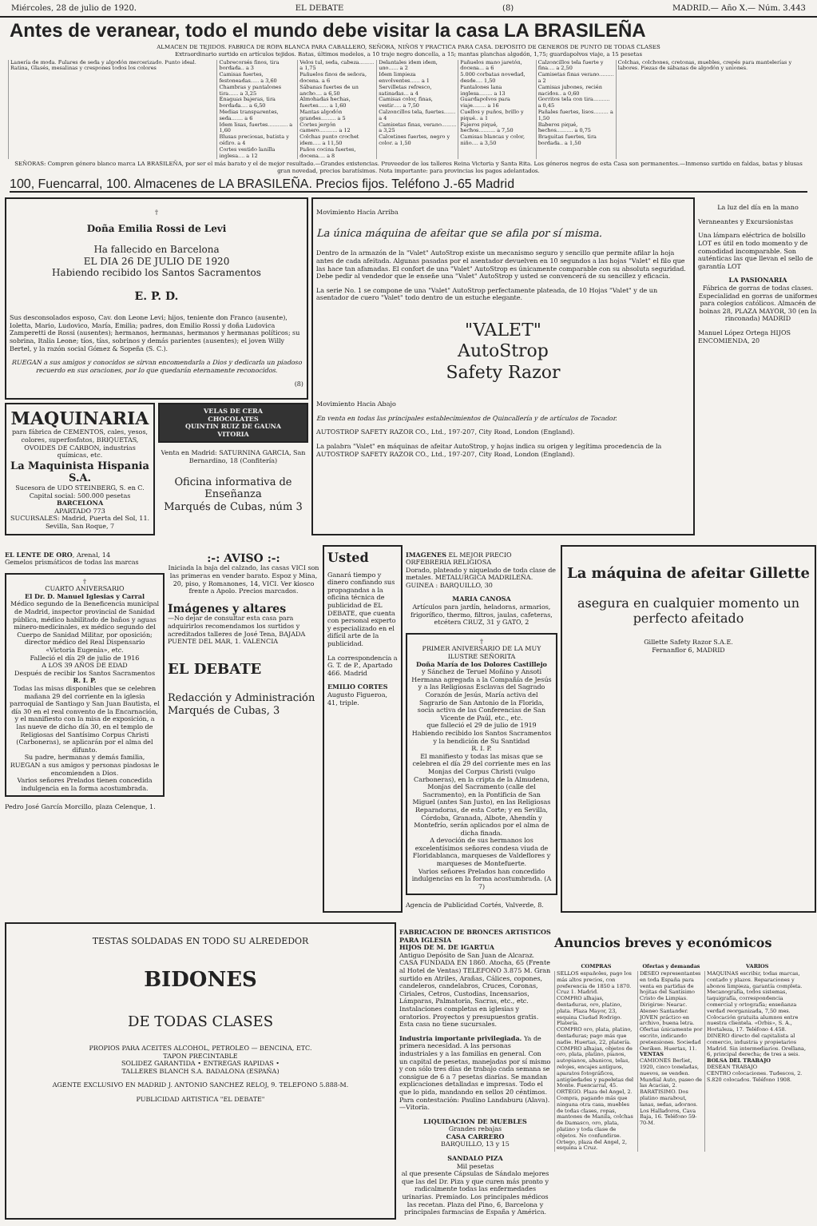Miércoles, 28 de julio de 1920. EL DEBATE (8) MADRID.— Año X.— Núm. 3.443
Antes de veranear, todo el mundo debe visitar la casa LA BRASILEÑA
ALMACEN DE TEJIDOS. FABRICA DE ROPA BLANCA PARA CABALLERO, SEÑORA, NIÑOS Y PRACTICA PARA CASA. DEPOSITO DE GENEROS DE PUNTO DE TODAS CLASES
Extraordinario surtido en artículos tejidos. Batas, últimos modelos, a 10 traje negro doncella, a 15; mantas planchas algodón, 1,75; guardapolvos viaje, a 15 pesetas
| Lanería de moda. Fulares de seda y algodón mercerizado. Punto ideal. Ratina, Glasés, mesalinas y crespones todos los colores | Cubrecorsés finos, tira bordada.. a 3 Camisas fuertes, festoneadas..... a 3,60 Chambras y pantalones tira...... a 3,25 Enaguas bajeras, tira bordada.... a 6,50 Medias transparentes, seda....... a 6 Idem lisas, fuertes............ a 1,60 Blusas preciosas, batista y céfiro. a 4 Cortes vestido lanilla inglesa.... a 12 | Velos tul, seda, cabeza......... a 1,75 Pañuelos finos de señora, docena. a 6 Sábanas fuertes de un ancho.... a 6,50 Almohadas hechas, fuertes...... a 1,60 Mantas algodón grandes......... a 5 Cortes jergón camero........... a 12 Colchas punto crochet idem..... a 11,50 Paños cocina fuertes, docena.... a 8 | Delantales idem idem, uno...... a 2 Idem limpieza envolventes...... a 1 Servilletas refresco, satinadas... a 4 Camisas color, finas, vestir..... a 7,50 Calzoncillos tela, fuertes....... a 4 Camisetas finas, verano......... a 3,25 Calcetines fuertes, negro y color. a 1,50 | Pañuelos mano jaretón, docena... a 6 5.000 corbatas novedad, desde.... 1,50 Pantalones lana inglesa........ a 13 Guardapolvos para viaje........ a 16 Cuellos y puños, brillo y piqué.. a 1 Fajeros piqué, hechos.......... a 7,50 Camisas blancas y color, niño.... a 3,50 | Calzoncillos tela fuerte y fina.... a 2,50 Camisetas finas verano......... a 2 Camisas jubones, recién nacidos.. a 0,60 Gorritos tela con tira.......... a 0,45 Pañales fuertes, lisos......... a 1,50 Baberos piqué, hechos.......... a 0,75 Braguitas fuertes, tira bordada.. a 1,50 | Colchas, colchones, cretonas, muebles, crepés para mantelerías y labores. Piezas de sábanas de algodón y uniones. |
SEÑORAS: Compren género blanco marca LA BRASILEÑA, por ser el más barato y el de mejor resultado.—Grandes existencias. Proveedor de los talleres Reina Victoria y Santa Rita. Los géneros negros de esta Casa son permanentes.—Inmenso surtido en faldas, batas y blusas gran novedad, precios baratísimos. Nota importante: para provincias los pagos adelantados.
100, Fuencarral, 100. Almacenes de LA BRASILEÑA. Precios fijos. Teléfono J.-65 Madrid
†
Doña Emilia Rossi de Levi
Ha fallecido en Barcelona
EL DIA 26 DE JULIO DE 1920
Habiendo recibido los Santos Sacramentos
E. P. D.
Sus desconsolados esposo, Cav. don Leone Levi; hijos, teniente don Franco (ausente), Ioletta, Mario, Ludovico, María, Emilia; padres, don Emilio Rossi y doña Ludovica Zamperetti de Rossi (ausentes); hermanos, hermanas, hermanos y hermanas políticos; su sobrina, Italia Leone; tíos, tías, sobrinos y demás parientes (ausentes); el joven Willy Bertel, y la razón social Gómez & Sopeña (S. C.).
RUEGAN a sus amigos y conocidos se sirvan encomendarla a Dios y dedicarla un piadoso recuerdo en sus oraciones, por lo que quedarán eternamente reconocidos.
(8)
MAQUINARIA
para fábrica de CEMENTOS, cales, yesos, colores, superfosfatos, BRIQUETAS, OVOIDES DE CARBON, industrias químicas, etc.
La Maquinista Hispania S.A.
Sucesora de UDO STEINBERG, S. en C.
Capital social: 500.000 pesetas
BARCELONA
APARTADO 773
SUCURSALES: Madrid, Puerta del Sol, 11. Sevilla, San Roque, 7
VELAS DE CERA
CHOCOLATES
QUINTIN RUIZ DE GAUNA
VITORIA
Venta en Madrid: SATURNINA GARCIA, San Bernardino, 18 (Confitería)
Oficina informativa de Enseñanza
Marqués de Cubas, núm 3
Movimiento Hacia Arriba
La única máquina de afeitar que se afila por sí misma.
Dentro de la armazón de la "Valet" AutoStrop existe un mecanismo seguro y sencillo que permite afilar la hoja antes de cada afeitada. Algunas pasadas por el asentador devuelven en 10 segundos a las hojas "Valet" el filo que las hace tan afamadas. El confort de una "Valet" AutoStrop es únicamente comparable con su absoluta seguridad. Debe pedir al vendedor que le enseñe una "Valet" AutoStrop y usted se convencerá de su sencillez y eficacia.
La serie No. 1 se compone de una "Valet" AutoStrop perfectamente plateada, de 10 Hojas "Valet" y de un asentador de cuero "Valet" todo dentro de un estuche elegante.
"VALET"
AutoStrop
Safety Razor
Movimiento Hacia Abajo
En venta en todas las principales establecimientos de Quincallería y de artículos de Tocador.
AUTOSTROP SAFETY RAZOR CO., Ltd., 197-207, City Road, London (England).
La palabra "Valet" en máquinas de afeitar AutoStrop, y hojas indica su origen y legítima procedencia de la AUTOSTROP SAFETY RAZOR CO., Ltd., 197-207, City Road, London (England).
La luz del día en la mano
Veraneantes y Excursionistas
Una lámpara eléctrica de bolsillo LOT es útil en todo momento y de comodidad incomparable. Son auténticas las que llevan el sello de garantía LOT
LA PASIONARIA
Fábrica de gorras de todas clases. Especialidad en gorras de uniformes para colegios católicos. Almacén de boinas 28, PLAZA MAYOR, 30 (en la rinconada) MADRID
Manuel López Ortega HIJOS ENCOMIENDA, 20
EL LENTE DE ORO, Arenal, 14
Gemelos prismáticos de todas las marcas
†
CUARTO ANIVERSARIO
El Dr. D. Manuel Iglesias y Carral
Médico segundo de la Beneficencia municipal de Madrid, inspector provincial de Sanidad pública, médico habilitado de baños y aguas minero-medicinales, ex médico segundo del Cuerpo de Sanidad Militar, por oposición; director médico del Real Dispensario «Victoria Eugenia», etc.
Falleció el día 29 de julio de 1916
A LOS 39 AÑOS DE EDAD
Después de recibir los Santos Sacramentos
R. I. P.
Todas las misas disponibles que se celebren mañana 29 del corriente en la iglesia parroquial de Santiago y San Juan Bautista, el día 30 en el real convento de la Encarnación, y el manifiesto con la misa de exposición, a las nueve de dicho día 30, en el templo de Religiosas del Santísimo Corpus Christi (Carboneras), se aplicarán por el alma del difunto.
Su padre, hermanas y demás familia, RUEGAN a sus amigos y personas piadosas le encomienden a Dios.
Varios señores Prelados tienen concedida indulgencia en la forma acostumbrada.
Pedro José García Morcillo, plaza Celenque, 1.
:-: AVISO :-:
Iniciada la baja del calzado, las casas VICI son las primeras en vender barato. Espoz y Mina, 20, piso, y Romanones, 14, VICI. Ver kiosco frente a Apolo. Precios marcados.
Imágenes y altares
—No dejar de consultar esta casa para adquirirlos recomendamos los surtidos y acreditados talleres de José Tena, BAJADA PUENTE DEL MAR, 1. VALENCIA
EL DEBATE
Redacción y Administración
Marqués de Cubas, 3
Usted
Ganará tiempo y dinero confiando sus propagandas a la oficina técnica de publicidad de EL DEBATE, que cuenta con personal experto y especializado en el difícil arte de la publicidad.
La correspondencia a G. T. de P., Apartado 466. Madrid
EMILIO CORTES
Augusto Figueroa, 41, triple.
IMAGENES EL MEJOR PRECIO ORFEBRERIA RELIGIOSA
Dorado, plateado y niquelado de toda clase de metales. METALURGICA MADRILEÑA. GUINEA : BARQUILLO, 30
MARIA CANOSA
Artículos para jardín, heladoras, armarios, frigorífico, thermo, filtros, jaulas, cafeteras, etcétera CRUZ, 31 y GATO, 2
†
PRIMER ANIVERSARIO DE LA MUY ILUSTRE SEÑORITA
Doña María de los Dolores Castillejo
y Sánchez de Teruel Moñino y Ansoti
Hermana agregada a la Compañía de Jesús y a las Religiosas Esclavas del Sagrado Corazón de Jesús, María activa del Sagrario de San Antonio de la Florida, socia activa de las Conferencias de San Vicente de Paúl, etc., etc.
que falleció el 29 de julio de 1919
Habiendo recibido los Santos Sacramentos y la bendición de Su Santidad
R. I. P.
El manifiesto y todas las misas que se celebren el día 29 del corriente mes en las Monjas del Corpus Christi (vulgo Carboneras), en la cripta de la Almudena, Monjas del Sacramento (calle del Sacramento), en la Pontificia de San Miguel (antes San Justo), en las Religiosas Reparadoras, de esta Corte; y en Sevilla, Córdoba, Granada, Albote, Ahendín y Montefrío, serán aplicados por el alma de dicha finada.
A devoción de sus hermanos los excelentísimos señores condesa viuda de Floridablanca, marqueses de Valdeflores y marqueses de Montefuerte.
Varios señores Prelados han concedido indulgencias en la forma acostumbrada. (A 7)
Agencia de Publicidad Cortés, Valverde, 8.
La máquina de afeitar Gillette
asegura en cualquier momento un perfecto afeitado
Gillette Safety Razor S.A.E.
Fernanflor 6, MADRID
TESTAS SOLDADAS EN TODO SU ALREDEDOR
BIDONES
DE TODAS CLASES
PROPIOS PARA ACEITES ALCOHOL, PETROLEO — BENCINA, ETC.
TAPON PRECINTABLE
SOLIDEZ GARANTIDA • ENTREGAS RAPIDAS •
TALLERES BLANCH S.A. BADALONA (ESPAÑA)
AGENTE EXCLUSIVO EN MADRID J. ANTONIO SANCHEZ RELOJ, 9. TELEFONO 5.888-M.
PUBLICIDAD ARTISTICA "EL DEBATE"
FABRICACION DE BRONCES ARTISTICOS PARA IGLESIA
HIJOS DE M. DE IGARTUA
Antiguo Depósito de San Juan de Alcaraz. CASA FUNDADA EN 1860. Atocha, 65 (Frente al Hotel de Ventas) TELEFONO 3.875 M. Gran surtido en Atriles, Arañas, Cálices, copones, candeleros, candelabros, Cruces, Coronas, Ciriales, Cetros, Custodias, Incensarios, Lámparas, Palmatoria, Sacras, etc., etc. Instalaciones completas en iglesias y oratorios. Proyectos y presupuestos gratis. Esta casa no tiene sucursales.
Industria importante privilegiada. Ya de primera necesidad. A las personas industriales y a las familias en general. Con un capital de pesetas, manejadas por sí mismo y con sólo tres días de trabajo cada semana se consigue de 6 a 7 pesetas diarias. Se mandan explicaciones detalladas e impresas. Todo el que lo pida, mandando en sellos 20 céntimos. Para contestación: Paulino Landaburu (Alava).—Vitoria.
LIQUIDACION DE MUEBLES
Grandes rebajas
CASA CARRERO
BARQUILLO, 13 y 15
SANDALO PIZA
Mil pesetas
al que presente Cápsulas de Sándalo mejores que las del Dr. Piza y que curen más pronto y radicalmente todas las enfermedades urinarias. Premiado. Los principales médicos las recetan. Plaza del Pino, 6, Barcelona y principales farmacias de España y América.
Anuncios breves y económicos
| COMPRAS | Ofertas y demandas | VARIOS |
| --- | --- | --- |
| SELLOS españoles, pago los más altos precios, con preferencia de 1850 a 1870. Cruz 1. Madrid. COMPRO alhajas, dentaduras, oro, platino, plata. Plaza Mayor, 23, esquina Ciudad Rodrigo. Platería. COMPRO oro, plata, platino, dentaduras; pago más que nadie. Huertas, 22, platería. COMPRO alhajas, objetos de oro, plata, platino, pianos, autopianos, abanicos, telas, relojes, encajes antiguos, aparatos fotográficos, antigüedades y papeletas del Monte. Fuencarral, 45. ORTEGO. Plaza del Angel, 2. Compra, pagando más que ninguna otra casa, muebles de todas clases, ropas, mantones de Manila, colchas de Damasco, oro, plata, platino y toda clase de objetos. No confundirse. Ortego, plaza del Angel, 2, esquina a Cruz. | DESEO representantes en toda España para venta en partidas de hojitas del Santísimo Cristo de Limpias. Dirigirse: Nearac. Ateneo Santander. JOVEN práctico en archivo, buena letra. Ofertas únicamente por escrito, indicando pretensiones. Sociedad Oeriken. Huertas, 11. VENTAS CAMIONES Berliet, 1920, cinco toneladas, nuevos, se venden. Mundial Auto, paseo de las Acacias, 2. BARATISIMO. Dos platino marabout, lanas, sedas, adornos. Los Halladoros, Cava Baja, 16. Teléfono 59-70-M. | MAQUINAS escribir, todas marcas, contado y plazos. Reparaciones y abonos limpieza, garantía completa. Mecanografía, todos sistemas, taquigrafía, correspondencia comercial y ortografía; enseñanza verdad reorganizada, 7,50 mes. Colocación gratuita alumnos entre nuestra clientela. «Orbis», S. A., Hortaleza, 17. Teléfono 4.458. DINERO directo del capitalista al comercio, industria y propietarios Madrid. Sin intermediarios. Orellana, 6, principal derecha; de tres a seis. BOLSA DEL TRABAJO DESEAN TRABAJO CENTRO colocaciones. Tudescos, 2. S.820 colocados. Teléfono 1908. |